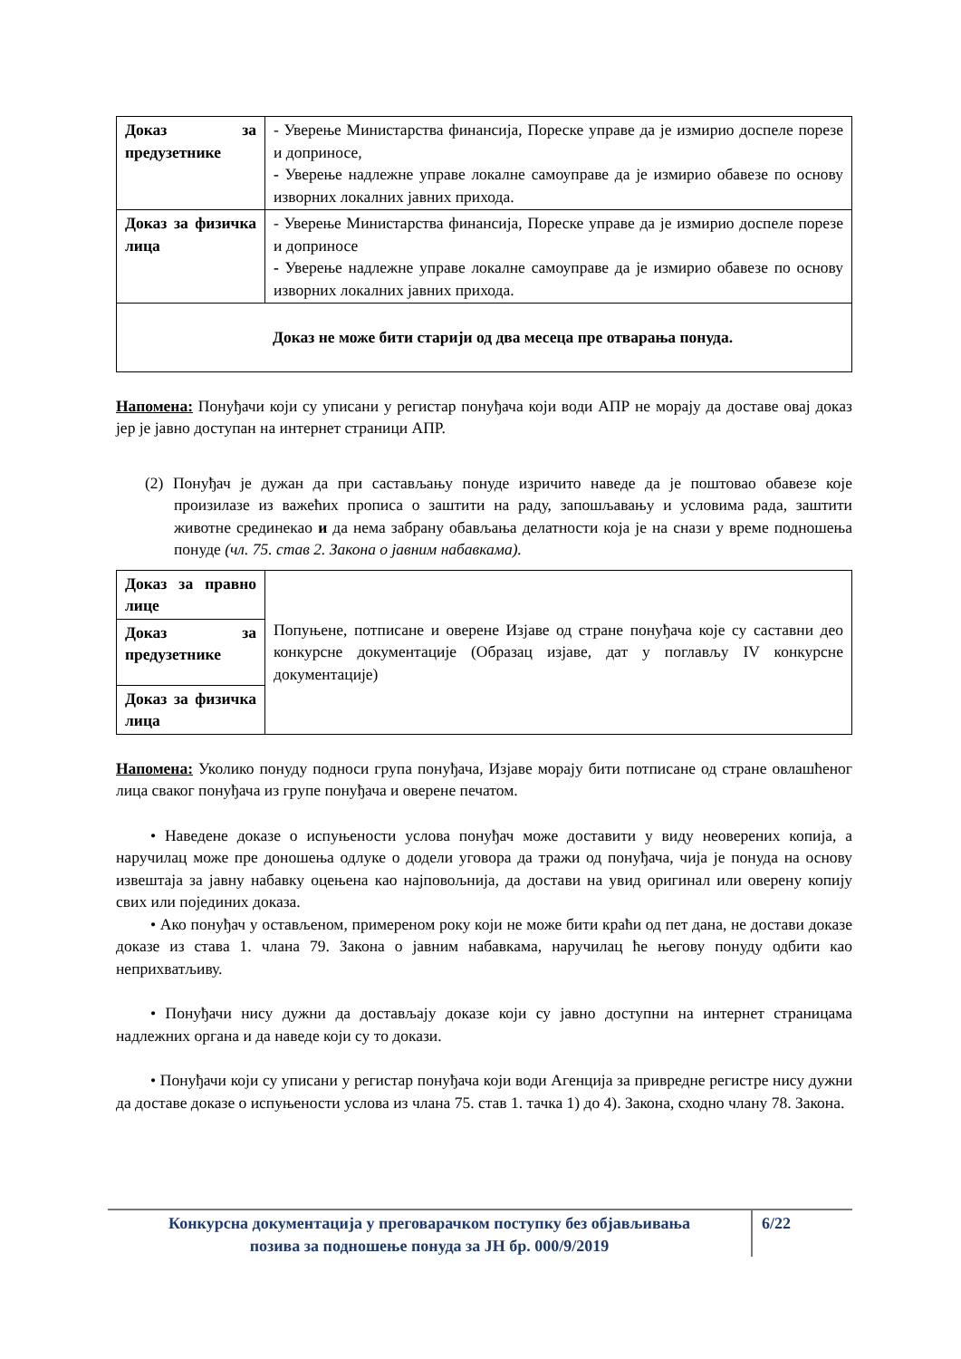| Доказ за предузетнике | - Уверење Министарства финансија, Пореске управе да је измирио доспеле порезе и доприносе, - Уверење надлежне управе локалне самоуправе да је измирио обавезе по основу изворних локалних јавних прихода. |
| Доказ за физичка лица | - Уверење Министарства финансија, Пореске управе да је измирио доспеле порезе и доприносе - Уверење надлежне управе локалне самоуправе да је измирио обавезе по основу изворних локалних јавних прихода. |
| Доказ не може бити старији од два месеца пре отварања понуда. | |
Напомена: Понуђачи који су уписани у регистар понуђача који води АПР не морају да доставе овај доказ јер је јавно доступан на интернет страници АПР.
(2) Понуђач је дужан да при састављању понуде изричито наведе да је поштовао обавезе које произилазе из важећих прописа о заштити на раду, запошљавању и условима рада, заштити животне срединекао и да нема забрану обављања делатности која је на снази у време подношења понуде (чл. 75. став 2. Закона о јавним набавкама).
| Доказ за правно лице | Попуњене, потписане и оверене Изјаве од стране понуђача које су саставни део конкурсне документације (Образац изјаве, дат у поглављу IV конкурсне документације) |
| Доказ за предузетнике | |
| Доказ за физичка лица | |
Напомена: Уколико понуду подноси група понуђача, Изјаве морају бити потписане од стране овлашћеног лица сваког понуђача из групе понуђача и оверене печатом.
• Наведене доказе о испуњености услова понуђач може доставити у виду неоверених копија, а наручилац може пре доношења одлуке о додели уговора да тражи од понуђача, чија је понуда на основу извештаја за јавну набавку оцењена као најповољнија, да достави на увид оригинал или оверену копију свих или појединих доказа.
• Ако понуђач у остављеном, примереном року који не може бити краћи од пет дана, не достави доказе доказе из става 1. члана 79. Закона о јавним набавкама, наручилац ће његову понуду одбити као неприхватљиву.
• Понуђачи нису дужни да достављају доказе који су јавно доступни на интернет страницама надлежних органа и да наведе који су то докази.
• Понуђачи који су уписани у регистар понуђача који води Агенција за привредне регистре нису дужни да доставе доказе о испуњености услова из члана 75. став 1. тачка 1) до 4). Закона, сходно члану 78. Закона.
Конкурсна документација у преговарачком поступку без објављивања
позива за подношење понуда за ЈН бр. 000/9/2019
6/22